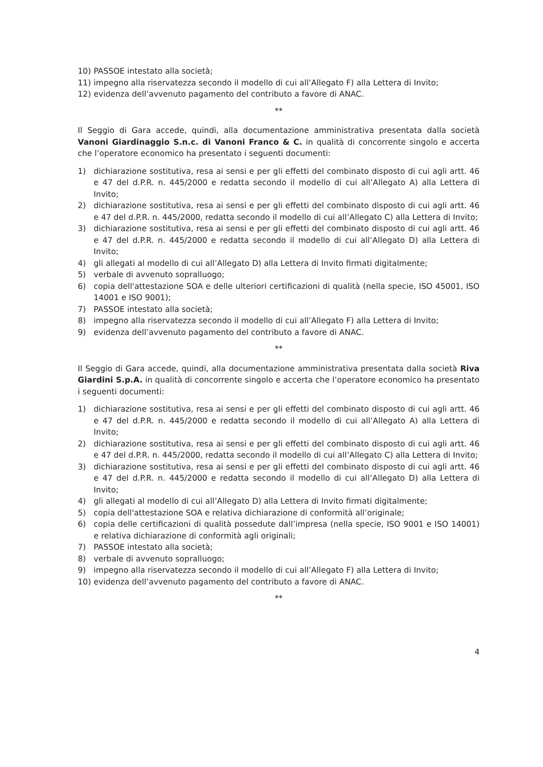10) PASSOE intestato alla società;
11) impegno alla riservatezza secondo il modello di cui all’Allegato F) alla Lettera di Invito;
12) evidenza dell’avvenuto pagamento del contributo a favore di ANAC.
**
Il Seggio di Gara accede, quindi, alla documentazione amministrativa presentata dalla società Vanoni Giardinaggio S.n.c. di Vanoni Franco & C. in qualità di concorrente singolo e accerta che l’operatore economico ha presentato i seguenti documenti:
1) dichiarazione sostitutiva, resa ai sensi e per gli effetti del combinato disposto di cui agli artt. 46 e 47 del d.P.R. n. 445/2000 e redatta secondo il modello di cui all’Allegato A) alla Lettera di Invito;
2) dichiarazione sostitutiva, resa ai sensi e per gli effetti del combinato disposto di cui agli artt. 46 e 47 del d.P.R. n. 445/2000, redatta secondo il modello di cui all’Allegato C) alla Lettera di Invito;
3) dichiarazione sostitutiva, resa ai sensi e per gli effetti del combinato disposto di cui agli artt. 46 e 47 del d.P.R. n. 445/2000 e redatta secondo il modello di cui all’Allegato D) alla Lettera di Invito;
4) gli allegati al modello di cui all’Allegato D) alla Lettera di Invito firmati digitalmente;
5) verbale di avvenuto sopralluogo;
6) copia dell'attestazione SOA e delle ulteriori certificazioni di qualità (nella specie, ISO 45001, ISO 14001 e ISO 9001);
7) PASSOE intestato alla società;
8) impegno alla riservatezza secondo il modello di cui all’Allegato F) alla Lettera di Invito;
9) evidenza dell’avvenuto pagamento del contributo a favore di ANAC.
**
Il Seggio di Gara accede, quindi, alla documentazione amministrativa presentata dalla società Riva Giardini S.p.A. in qualità di concorrente singolo e accerta che l’operatore economico ha presentato i seguenti documenti:
1) dichiarazione sostitutiva, resa ai sensi e per gli effetti del combinato disposto di cui agli artt. 46 e 47 del d.P.R. n. 445/2000 e redatta secondo il modello di cui all’Allegato A) alla Lettera di Invito;
2) dichiarazione sostitutiva, resa ai sensi e per gli effetti del combinato disposto di cui agli artt. 46 e 47 del d.P.R. n. 445/2000, redatta secondo il modello di cui all’Allegato C) alla Lettera di Invito;
3) dichiarazione sostitutiva, resa ai sensi e per gli effetti del combinato disposto di cui agli artt. 46 e 47 del d.P.R. n. 445/2000 e redatta secondo il modello di cui all’Allegato D) alla Lettera di Invito;
4) gli allegati al modello di cui all’Allegato D) alla Lettera di Invito firmati digitalmente;
5) copia dell'attestazione SOA e relativa dichiarazione di conformità all’originale;
6) copia delle certificazioni di qualità possedute dall’impresa (nella specie, ISO 9001 e ISO 14001) e relativa dichiarazione di conformità agli originali;
7) PASSOE intestato alla società;
8) verbale di avvenuto sopralluogo;
9) impegno alla riservatezza secondo il modello di cui all’Allegato F) alla Lettera di Invito;
10) evidenza dell’avvenuto pagamento del contributo a favore di ANAC.
**
4